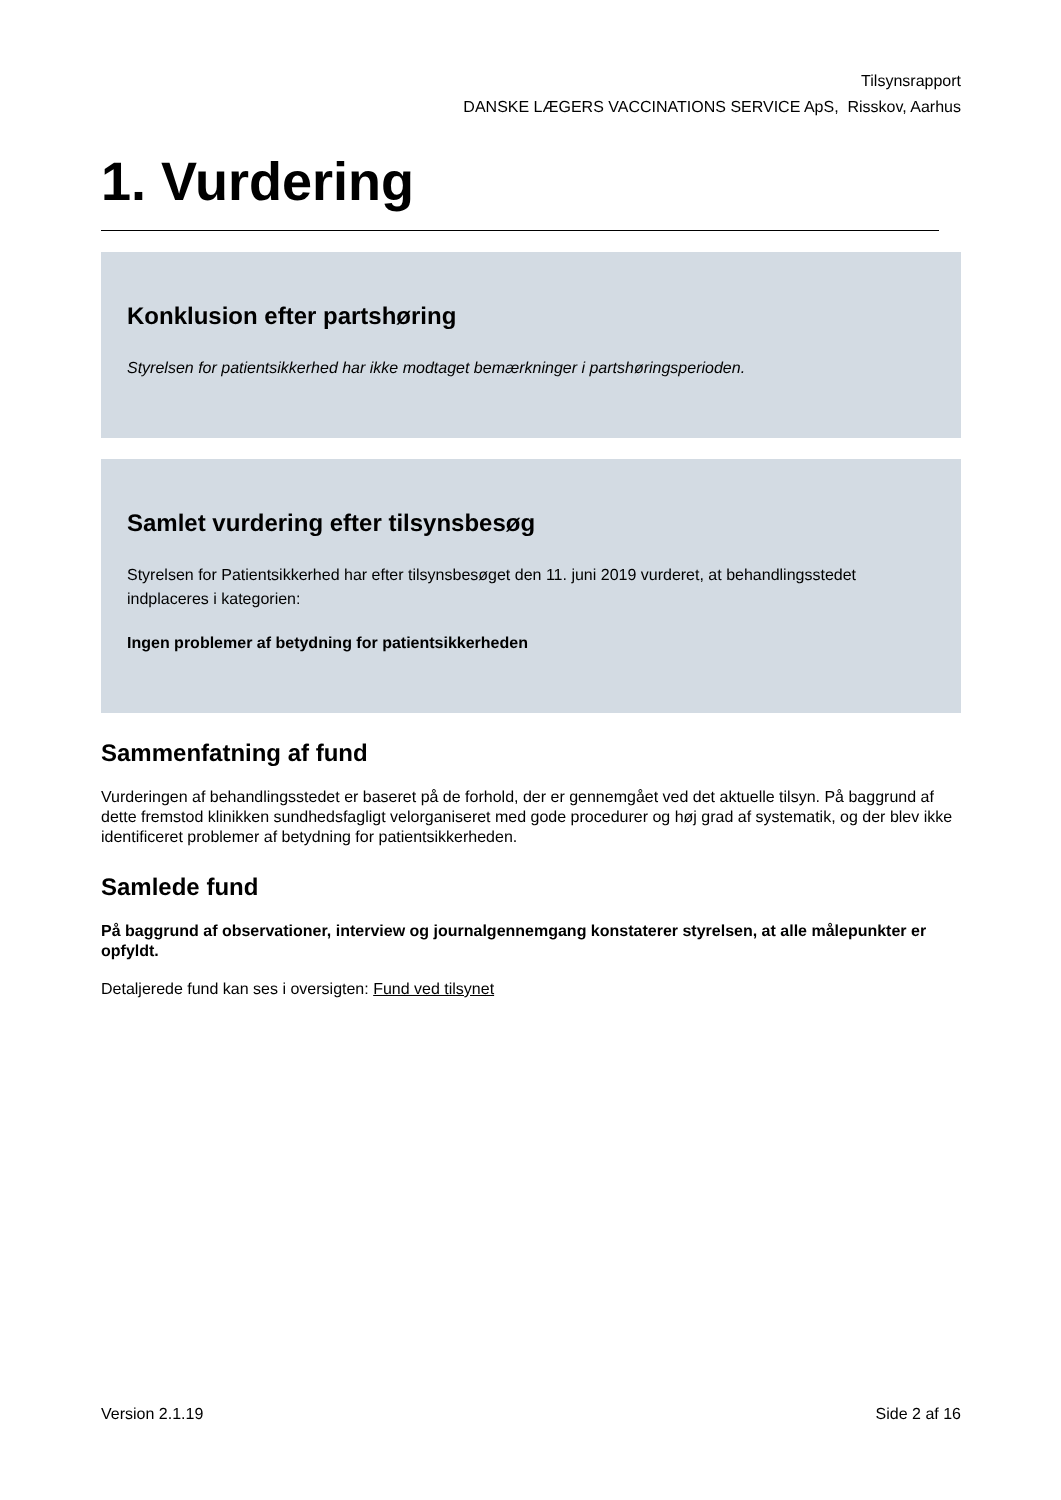Tilsynsrapport
DANSKE LÆGERS VACCINATIONS SERVICE ApS, Risskov, Aarhus
1. Vurdering
Konklusion efter partshøring
Styrelsen for patientsikkerhed har ikke modtaget bemærkninger i partshøringsperioden.
Samlet vurdering efter tilsynsbesøg
Styrelsen for Patientsikkerhed har efter tilsynsbesøget den 11. juni 2019 vurderet, at behandlingsstedet indplaceres i kategorien:
Ingen problemer af betydning for patientsikkerheden
Sammenfatning af fund
Vurderingen af behandlingsstedet er baseret på de forhold, der er gennemgået ved det aktuelle tilsyn. På baggrund af dette fremstod klinikken sundhedsfagligt velorganiseret med gode procedurer og høj grad af systematik, og der blev ikke identificeret problemer af betydning for patientsikkerheden.
Samlede fund
På baggrund af observationer, interview og journalgennemgang konstaterer styrelsen, at alle målepunkter er opfyldt.
Detaljerede fund kan ses i oversigten: Fund ved tilsynet
Version 2.1.19 Side 2 af 16